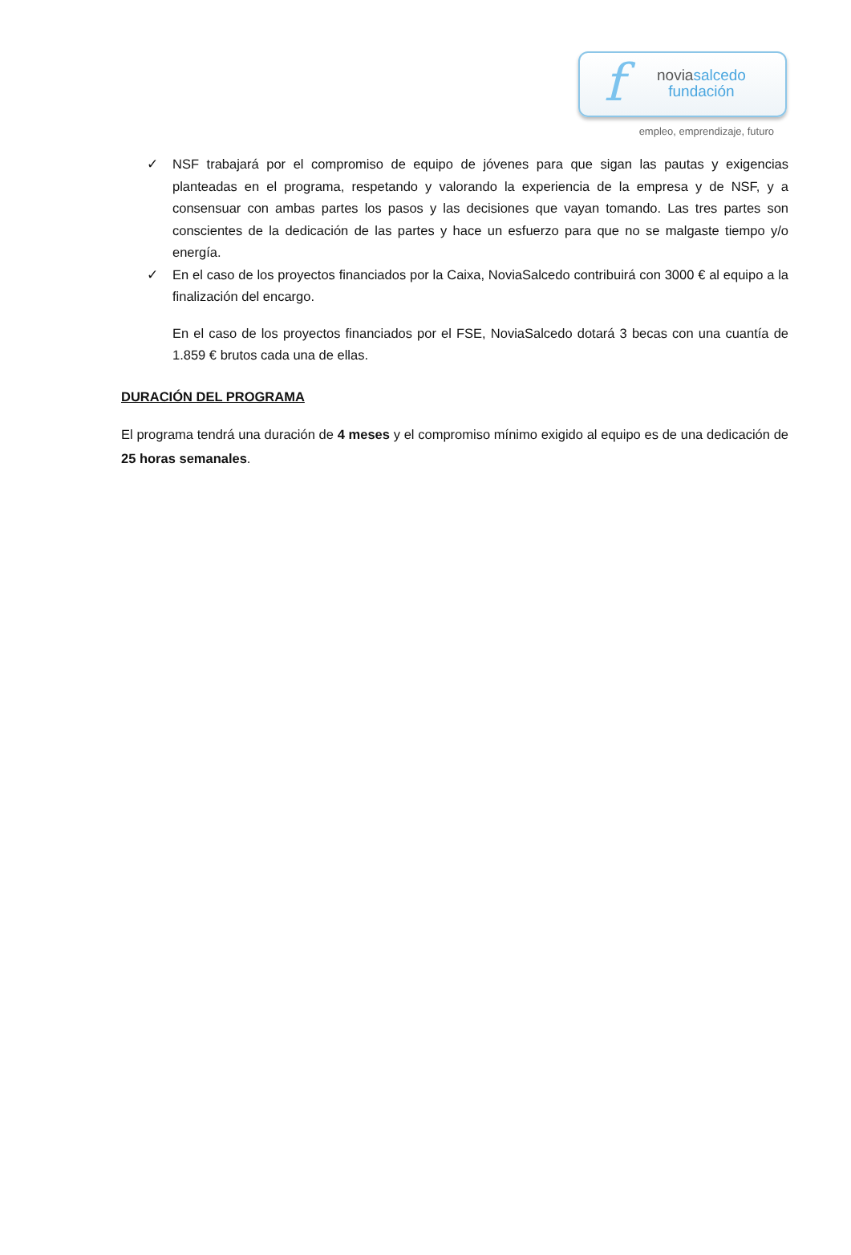f
noviasalcedo
fundación
empleo, emprendizaje, futuro
✓ NSF trabajará por el compromiso de equipo de jóvenes para que sigan las pautas y exigencias planteadas en el programa, respetando y valorando la experiencia de la empresa y de NSF, y a consensuar con ambas partes los pasos y las decisiones que vayan tomando. Las tres partes son conscientes de la dedicación de las partes y hace un esfuerzo para que no se malgaste tiempo y/o energía.
✓ En el caso de los proyectos financiados por la Caixa, NoviaSalcedo contribuirá con 3000 € al equipo a la finalización del encargo.
En el caso de los proyectos financiados por el FSE, NoviaSalcedo dotará 3 becas con una cuantía de 1.859 € brutos cada una de ellas.
DURACIÓN DEL PROGRAMA
El programa tendrá una duración de 4 meses y el compromiso mínimo exigido al equipo es de una dedicación de 25 horas semanales.